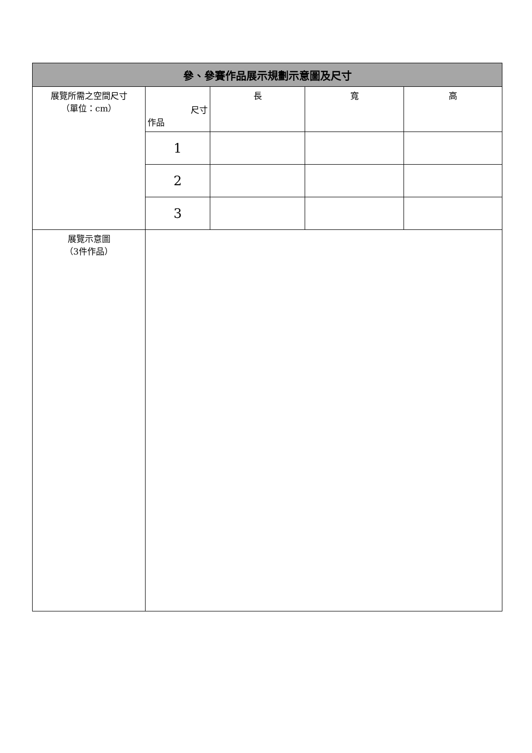| 參、參賽作品展示規劃示意圖及尺寸 | | | | |
| --- | --- | --- | --- | --- |
| 展覽所需之空間尺寸 （單位：cm） | 尺寸 作品 | 長 | 寬 | 高 |
| | 1 | | | |
| | 2 | | | |
| | 3 | | | |
| 展覽示意圖 （3件作品） | | | | |